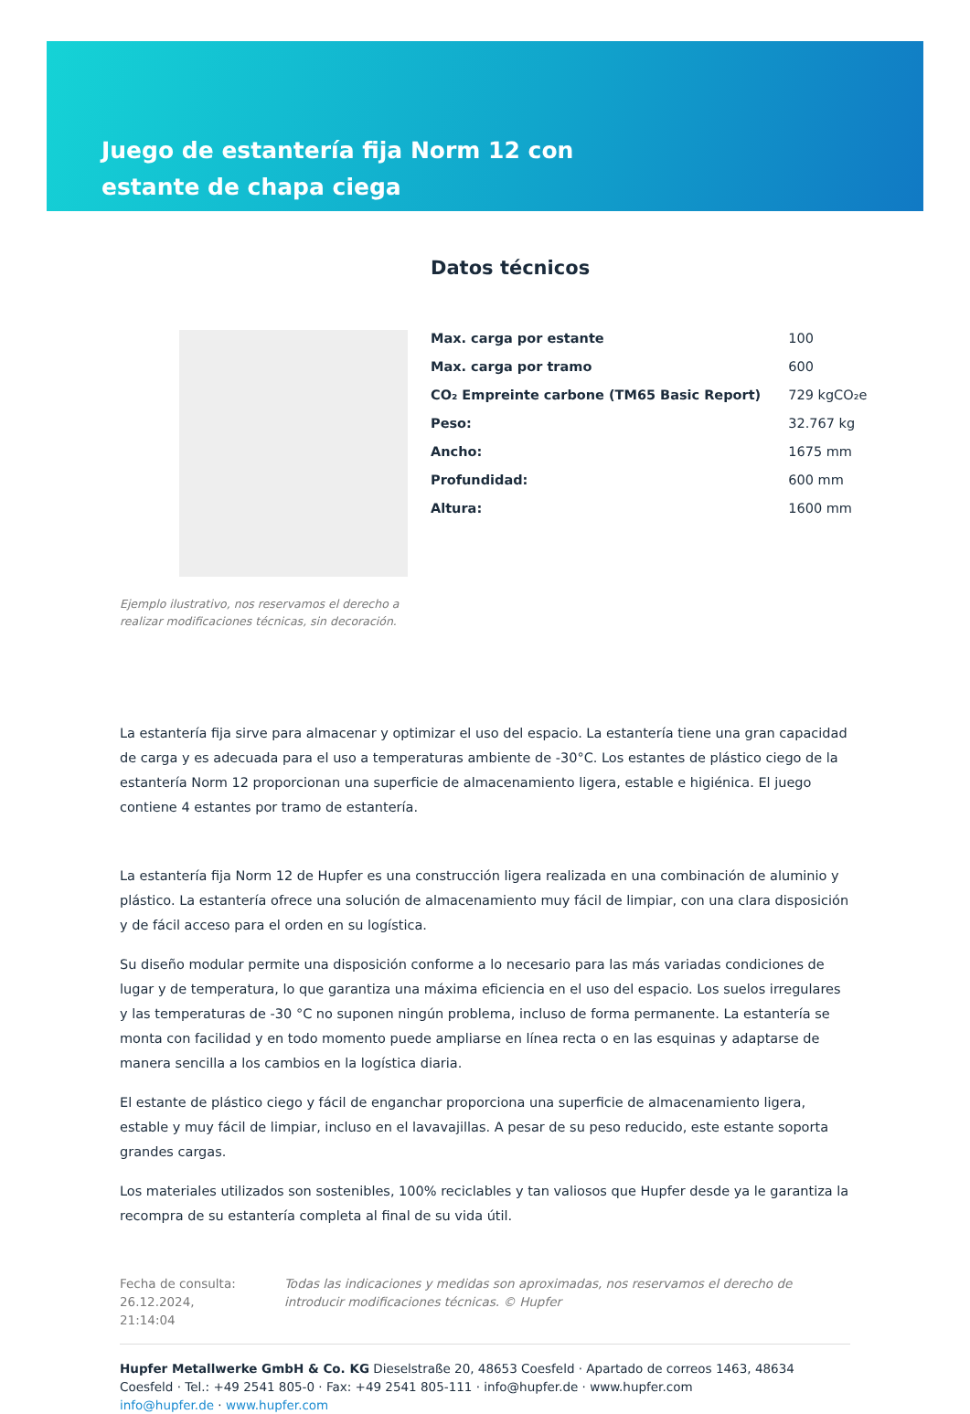Juego de estantería fija Norm 12 con estante de chapa ciega
Ejemplo ilustrativo, nos reservamos el derecho a realizar modificaciones técnicas, sin decoración.
Datos técnicos
| Max. carga por estante | 100 |
| Max. carga por tramo | 600 |
| CO₂ Empreinte carbone (TM65 Basic Report) | 729 kgCO₂e |
| Peso: | 32.767 kg |
| Ancho: | 1675 mm |
| Profundidad: | 600 mm |
| Altura: | 1600 mm |
La estantería fija sirve para almacenar y optimizar el uso del espacio. La estantería tiene una gran capacidad de carga y es adecuada para el uso a temperaturas ambiente de -30°C. Los estantes de plástico ciego de la estantería Norm 12 proporcionan una superficie de almacenamiento ligera, estable e higiénica. El juego contiene 4 estantes por tramo de estantería.
La estantería fija Norm 12 de Hupfer es una construcción ligera realizada en una combinación de aluminio y plástico. La estantería ofrece una solución de almacenamiento muy fácil de limpiar, con una clara disposición y de fácil acceso para el orden en su logística.
Su diseño modular permite una disposición conforme a lo necesario para las más variadas condiciones de lugar y de temperatura, lo que garantiza una máxima eficiencia en el uso del espacio. Los suelos irregulares y las temperaturas de -30 °C no suponen ningún problema, incluso de forma permanente. La estantería se monta con facilidad y en todo momento puede ampliarse en línea recta o en las esquinas y adaptarse de manera sencilla a los cambios en la logística diaria.
El estante de plástico ciego y fácil de enganchar proporciona una superficie de almacenamiento ligera, estable y muy fácil de limpiar, incluso en el lavavajillas. A pesar de su peso reducido, este estante soporta grandes cargas.
Los materiales utilizados son sostenibles, 100% reciclables y tan valiosos que Hupfer desde ya le garantiza la recompra de su estantería completa al final de su vida útil.
Fecha de consulta: 26.12.2024, 21:14:04
Todas las indicaciones y medidas son aproximadas, nos reservamos el derecho de introducir modificaciones técnicas. © Hupfer
Hupfer Metallwerke GmbH & Co. KG Dieselstraße 20, 48653 Coesfeld · Apartado de correos 1463, 48634 Coesfeld · Tel.: +49 2541 805-0 · Fax: +49 2541 805-111 · info@hupfer.de · www.hupfer.com
info@hupfer.de · www.hupfer.com